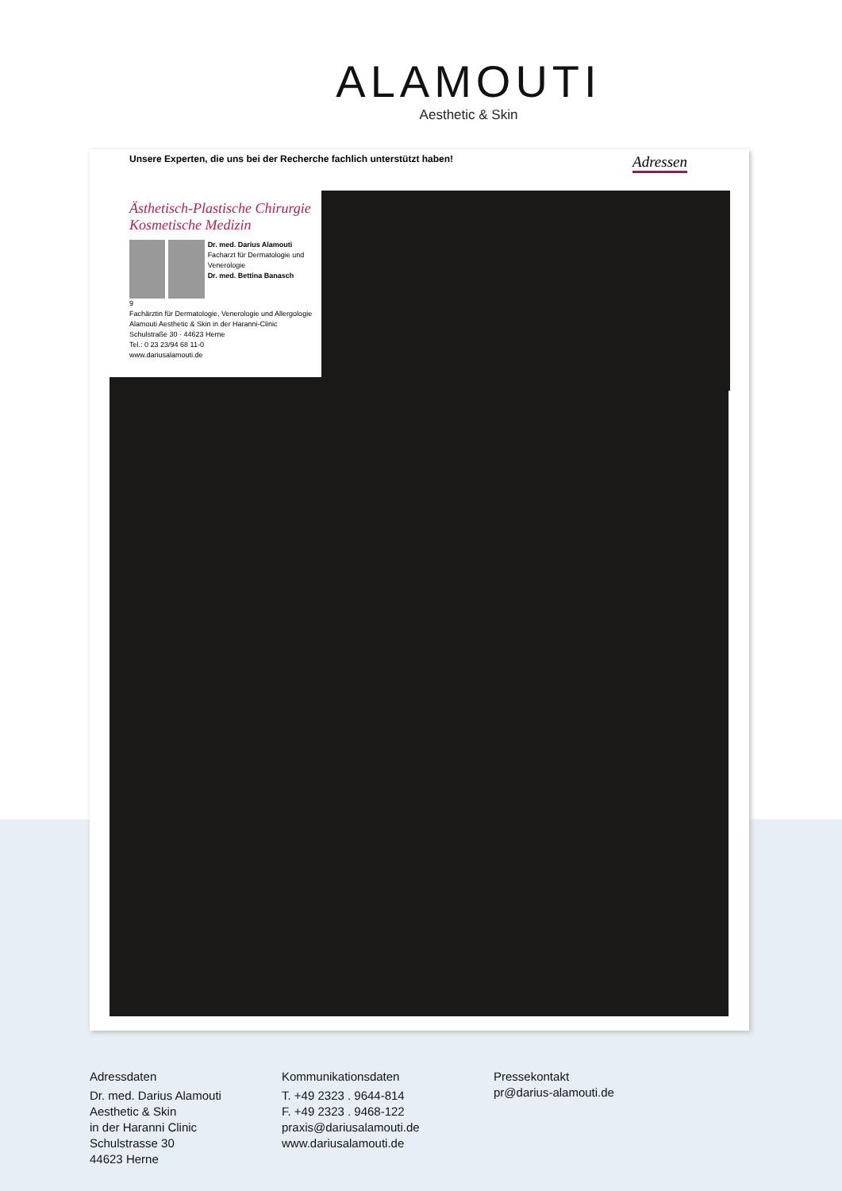ALAMOUTI
Aesthetic & Skin
Unsere Experten, die uns bei der Recherche fachlich unterstützt haben! Adressen
Ästhetisch-Plastische Chirurgie
Kosmetische Medizin
Dr. med. Darius Alamouti
Facharzt für Dermatologie und Venerologie
Dr. med. Bettina Banasch
9
Fachärztin für Dermatologie, Venerologie und Allergologie
Alamouti Aesthetic & Skin in der Haranni-Clinic
Schulstraße 30 · 44623 Herne
Tel.: 0 23 23/94 68 11-0
www.dariusalamouti.de
Adressdaten
Dr. med. Darius Alamouti
Aesthetic & Skin
in der Haranni Clinic
Schulstrasse 30
44623 Herne
Kommunikationsdaten
T. +49 2323 . 9644-814
F. +49 2323 . 9468-122
praxis@dariusalamouti.de
www.dariusalamouti.de
Pressekontakt
pr@darius-alamouti.de